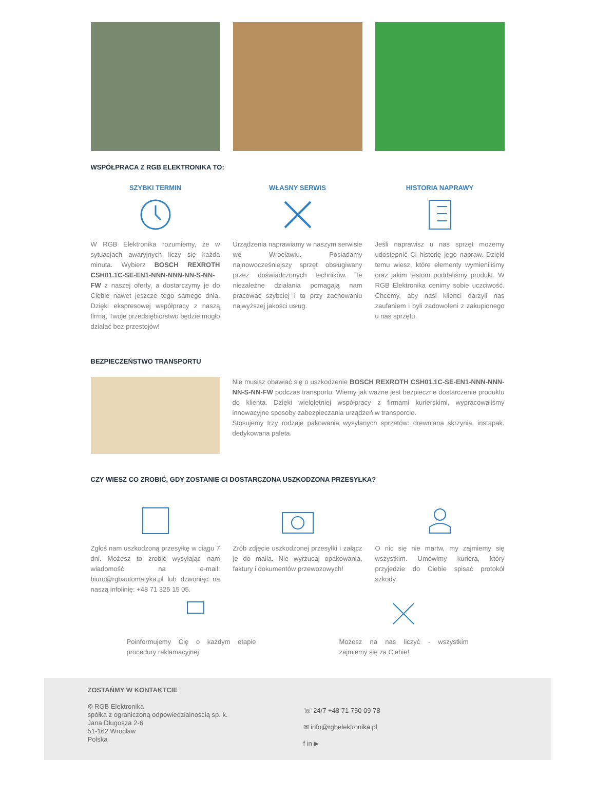WSPÓŁPRACA Z RGB ELEKTRONIKA TO:
SZYBKI TERMIN
W RGB Elektronika rozumiemy, że w sytuacjach awaryjnych liczy się każda minuta. Wybierz BOSCH REXROTH CSH01.1C-SE-EN1-NNN-NNN-NN-S-NN-FW z naszej oferty, a dostarczymy je do Ciebie nawet jeszcze tego samego dnia. Dzięki ekspresowej współpracy z naszą firmą, Twoje przedsiębiorstwo będzie mogło działać bez przestojów!
WŁASNY SERWIS
Urządzenia naprawiamy w naszym serwisie we Wrocławiu. Posiadamy najnowocześniejszy sprzęt obsługiwany przez doświadczonych techników. Te niezależne działania pomagają nam pracować szybciej i to przy zachowaniu najwyższej jakości usług.
HISTORIA NAPRAWY
Jeśli naprawisz u nas sprzęt możemy udostępnić Ci historię jego napraw. Dzięki temu wiesz, które elementy wymieniliśmy oraz jakim testom poddaliśmy produkt. W RGB Elektronika cenimy sobie uczciwość. Chcemy, aby nasi klienci darzyli nas zaufaniem i byli zadowoleni z zakupionego u nas sprzętu.
BEZPIECZEŃSTWO TRANSPORTU
Nie musisz obawiać się o uszkodzenie BOSCH REXROTH CSH01.1C-SE-EN1-NNN-NNN-NN-S-NN-FW podczas transportu. Wiemy jak ważne jest bezpieczne dostarczenie produktu do klienta. Dzięki wieloletniej współpracy z firmami kurierskimi, wypracowaliśmy innowacyjne sposoby zabezpieczania urządzeń w transporcie.
Stosujemy trzy rodzaje pakowania wysyłanych sprzetów: drewniana skrzynia, instapak, dedykowana paleta.
CZY WIESZ CO ZROBIĆ, GDY ZOSTANIE CI DOSTARCZONA USZKODZONA PRZESYŁKA?
Zgłoś nam uszkodzoną przesyłkę w ciągu 7 dni. Możesz to zrobić wysyłając nam wiadomość na e-mail: biuro@rgbautomatyka.pl lub dzwoniąc na naszą infolinię: +48 71 325 15 05.
Zrób zdjęcie uszkodzonej przesyłki i załącz je do maila. Nie wyrzucaj opakowania, faktury i dokumentów przewozowych!
O nic się nie martw, my zajmiemy się wszystkim. Umówimy kuriera, który przyjedzie do Ciebie spisać protokół szkody.
Poinformujemy Cię o każdym etapie procedury reklamacyjnej.
Możesz na nas liczyć - wszystkim zajmiemy się za Ciebie!
ZOSTAŃMY W KONTAKTCIE
⌾ RGB Elektronika
spółka z ograniczoną odpowiedzialnością sp. k.
Jana Długosza 2-6
51-162 Wrocław
Polska
☏ 24/7 +48 71 750 09 78
✉ info@rgbelektronika.pl
f in ▶